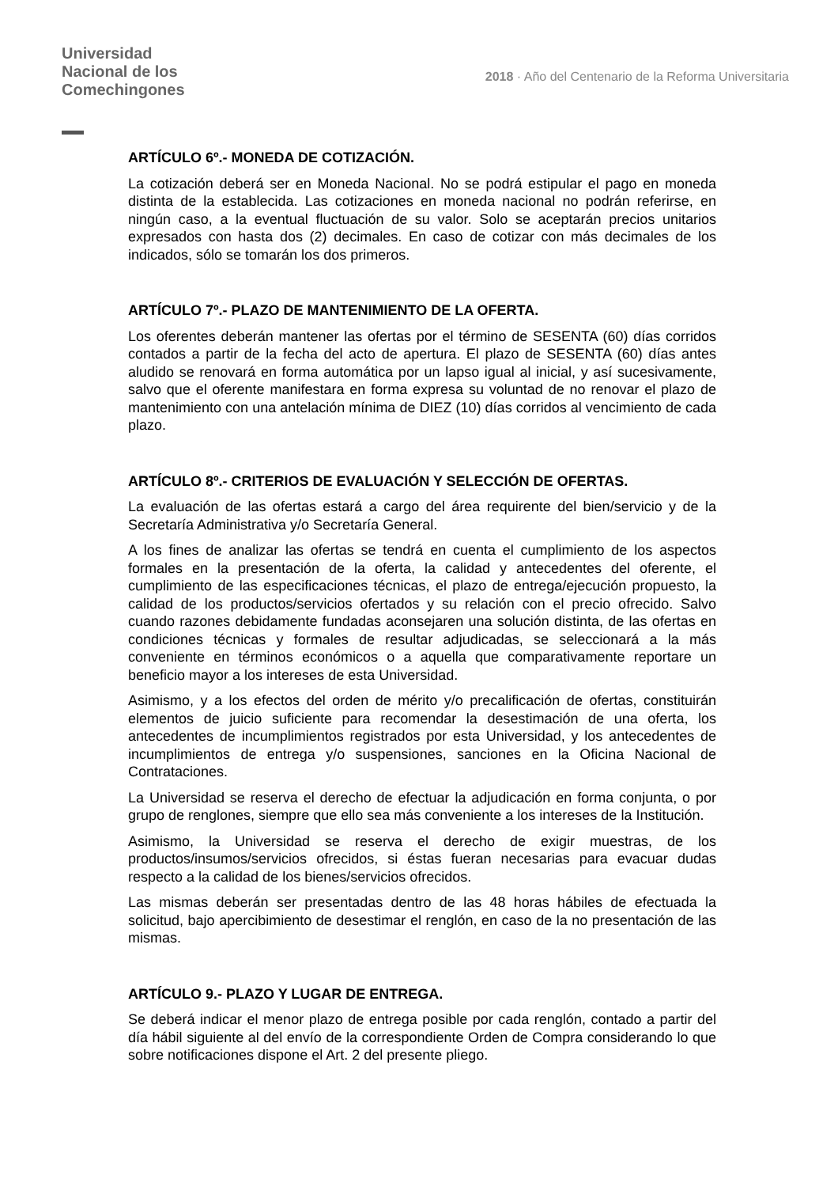Universidad
Nacional de los
Comechingones
2018 · Año del Centenario de la Reforma Universitaria
ARTÍCULO 6º.- MONEDA DE COTIZACIÓN.
La cotización deberá ser en Moneda Nacional. No se podrá estipular el pago en moneda distinta de la establecida. Las cotizaciones en moneda nacional no podrán referirse, en ningún caso, a la eventual fluctuación de su valor. Solo se aceptarán precios unitarios expresados con hasta dos (2) decimales. En caso de cotizar con más decimales de los indicados, sólo se tomarán los dos primeros.
ARTÍCULO 7º.- PLAZO DE MANTENIMIENTO DE LA OFERTA.
Los oferentes deberán mantener las ofertas por el término de SESENTA (60) días corridos contados a partir de la fecha del acto de apertura. El plazo de SESENTA (60) días antes aludido se renovará en forma automática por un lapso igual al inicial, y así sucesivamente, salvo que el oferente manifestara en forma expresa su voluntad de no renovar el plazo de mantenimiento con una antelación mínima de DIEZ (10) días corridos al vencimiento de cada plazo.
ARTÍCULO 8º.- CRITERIOS DE EVALUACIÓN Y SELECCIÓN DE OFERTAS.
La evaluación de las ofertas estará a cargo del área requirente del bien/servicio y de la Secretaría Administrativa y/o Secretaría General.
A los fines de analizar las ofertas se tendrá en cuenta el cumplimiento de los aspectos formales en la presentación de la oferta, la calidad y antecedentes del oferente, el cumplimiento de las especificaciones técnicas, el plazo de entrega/ejecución propuesto, la calidad de los productos/servicios ofertados y su relación con el precio ofrecido. Salvo cuando razones debidamente fundadas aconsejaren una solución distinta, de las ofertas en condiciones técnicas y formales de resultar adjudicadas, se seleccionará a la más conveniente en términos económicos o a aquella que comparativamente reportare un beneficio mayor a los intereses de esta Universidad.
Asimismo, y a los efectos del orden de mérito y/o precalificación de ofertas, constituirán elementos de juicio suficiente para recomendar la desestimación de una oferta, los antecedentes de incumplimientos registrados por esta Universidad, y los antecedentes de incumplimientos de entrega y/o suspensiones, sanciones en la Oficina Nacional de Contrataciones.
La Universidad se reserva el derecho de efectuar la adjudicación en forma conjunta, o por grupo de renglones, siempre que ello sea más conveniente a los intereses de la Institución.
Asimismo, la Universidad se reserva el derecho de exigir muestras, de los productos/insumos/servicios ofrecidos, si éstas fueran necesarias para evacuar dudas respecto a la calidad de los bienes/servicios ofrecidos.
Las mismas deberán ser presentadas dentro de las 48 horas hábiles de efectuada la solicitud, bajo apercibimiento de desestimar el renglón, en caso de la no presentación de las mismas.
ARTÍCULO 9.- PLAZO Y LUGAR DE ENTREGA.
Se deberá indicar el menor plazo de entrega posible por cada renglón, contado a partir del día hábil siguiente al del envío de la correspondiente Orden de Compra considerando lo que sobre notificaciones dispone el Art. 2 del presente pliego.